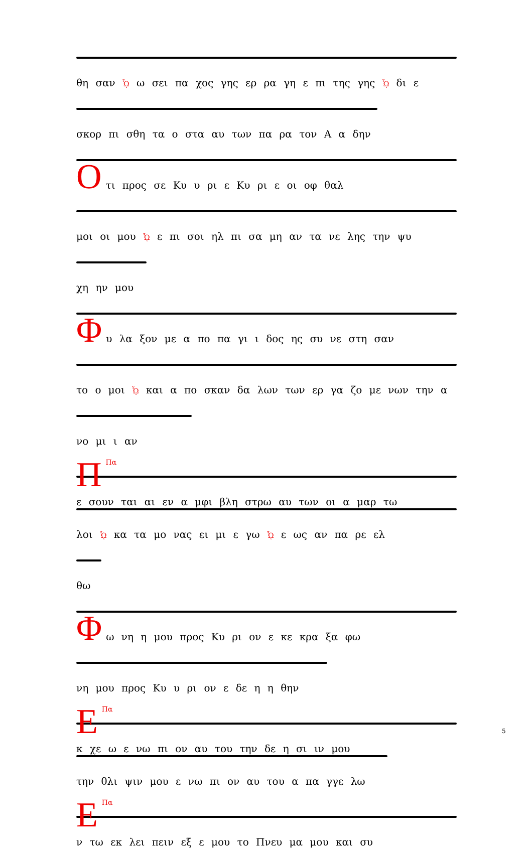θη σαν ᾯ ω σει πα χος γης ερ ρα γη ε πι της γης ᾯ δι ε
σκορ πι σθη τα ο στα αυ των πα ρα τον Α α δην
Ο
τι προς σε Κυ υ ρι ε Κυ ρι ε οι οφ θαλ
μοι οι μου ᾯ ε πι σοι ηλ πι σα μη αν τα νε λης την ψυ
χη ην μου
Φ
υ λα ξον με α πο πα γι ι δος ης συ νε στη σαν
το ο μοι ᾯ και α πο σκαν δα λων των ερ γα ζο με νων την α
νο μι ι αν
ΠΠα
ε σουν ται αι εν α μφι βλη στρω αυ των οι α μαρ τω
λοι ᾯ κα τα μο νας ει μι ε γω ᾯ ε ως αν πα ρε ελ
θω
Φ
ω νη η μου προς Κυ ρι ον ε κε κρα ξα φω
νη μου προς Κυ υ ρι ον ε δε η η θην
ΕΠα
κ χε ω ε νω πι ον αυ του την δε η σι ιν μου
την θλι ψιν μου ε νω πι ον αυ του α πα γγε λω
ΕΠα
ν τω εκ λει πειν εξ ε μου το Πνευ μα μου και συ
5